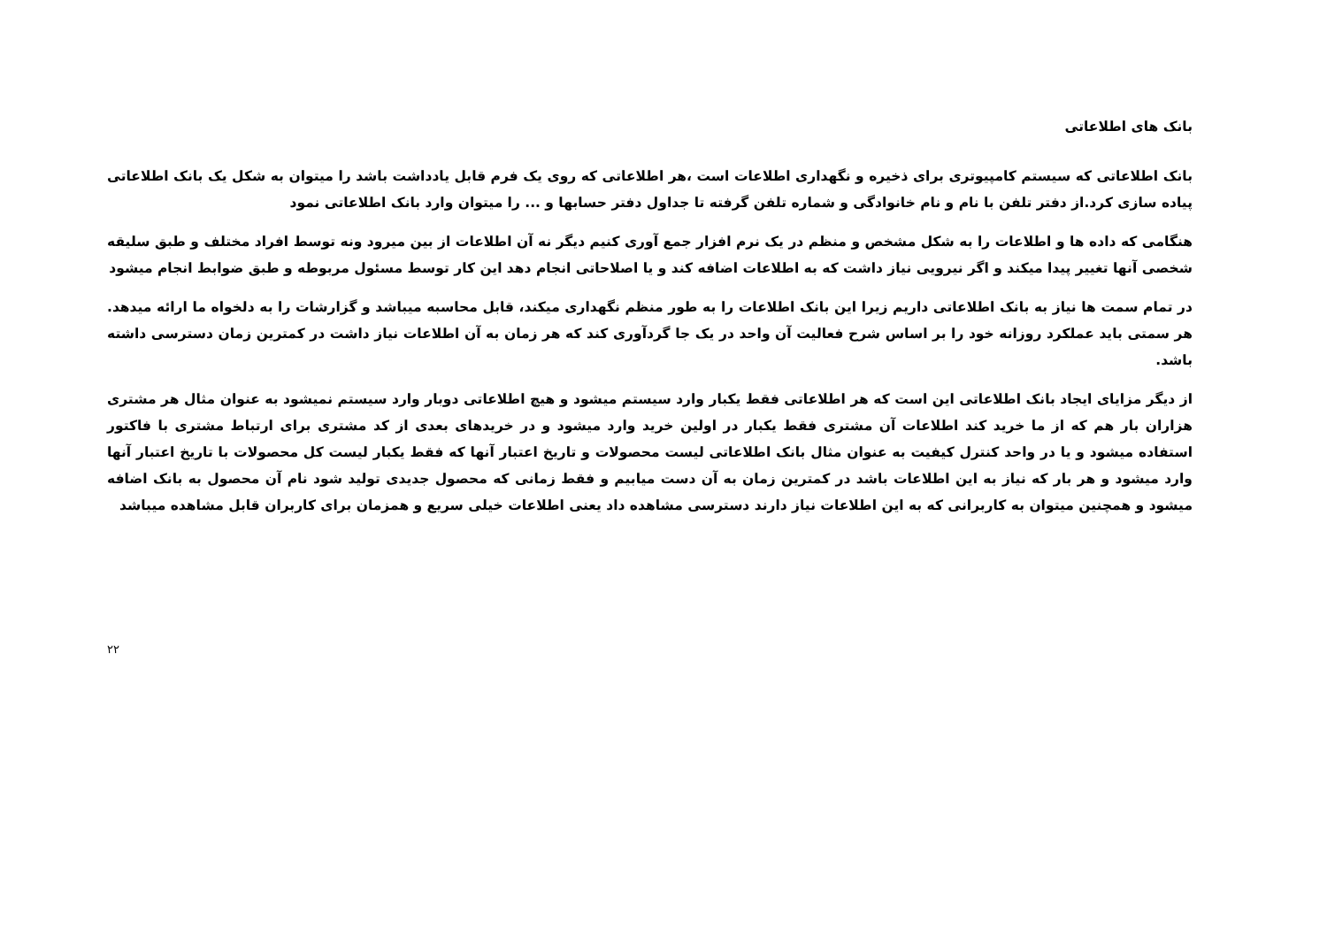بانک های اطلاعاتی
بانک اطلاعاتی که سیستم کامپیوتری برای ذخیره و نگهداری اطلاعات است ،هر اطلاعاتی که روی یک فرم قابل یادداشت باشد را میتوان به شکل یک بانک اطلاعاتی پیاده سازی کرد.از دفتر تلفن با نام و نام خانوادگی و شماره تلفن گرفته تا جداول دفتر حسابها و ... را میتوان وارد بانک اطلاعاتی نمود
هنگامی که داده ها و اطلاعات را به شکل مشخص و منظم در یک نرم افزار جمع آوری کنیم دیگر نه آن اطلاعات از بین میرود ونه توسط افراد مختلف و طبق سلیقه شخصی آنها تغییر پیدا میکند و اگر نیرویی نیاز داشت که به اطلاعات اضافه کند و یا اصلاحاتی انجام دهد این کار توسط مسئول مربوطه و طبق ضوابط انجام میشود
در تمام سمت ها نیاز به بانک اطلاعاتی داریم زیرا این بانک اطلاعات را به طور منظم نگهداری میکند، قابل محاسبه میباشد و گزارشات را به دلخواه ما ارائه میدهد. هر سمتی باید عملکرد روزانه خود را بر اساس شرح فعالیت آن واحد در یک جا گردآوری کند که هر زمان به آن اطلاعات نیاز داشت در کمترین زمان دسترسی داشته باشد.
از دیگر مزایای ایجاد بانک اطلاعاتی این است که هر اطلاعاتی فقط یکبار وارد سیستم میشود و هیچ اطلاعاتی دوبار وارد سیستم نمیشود به عنوان مثال هر مشتری هزاران بار هم که از ما خرید کند اطلاعات آن مشتری فقط یکبار در اولین خرید وارد میشود و در خریدهای بعدی از کد مشتری برای ارتباط مشتری با فاکتور استفاده میشود و یا در واحد کنترل کیفیت به عنوان مثال بانک اطلاعاتی لیست محصولات و تاریخ اعتبار آنها که فقط یکبار لیست کل محصولات با تاریخ اعتبار آنها وارد میشود و هر بار که نیاز به این اطلاعات باشد در کمترین زمان به آن دست میابیم و فقط زمانی که محصول جدیدی تولید شود نام آن محصول به بانک اضافه میشود و همچنین میتوان به کاربرانی که به این اطلاعات نیاز دارند دسترسی مشاهده داد یعنی اطلاعات خیلی سریع و همزمان برای کاربران قابل مشاهده میباشد
۲۲